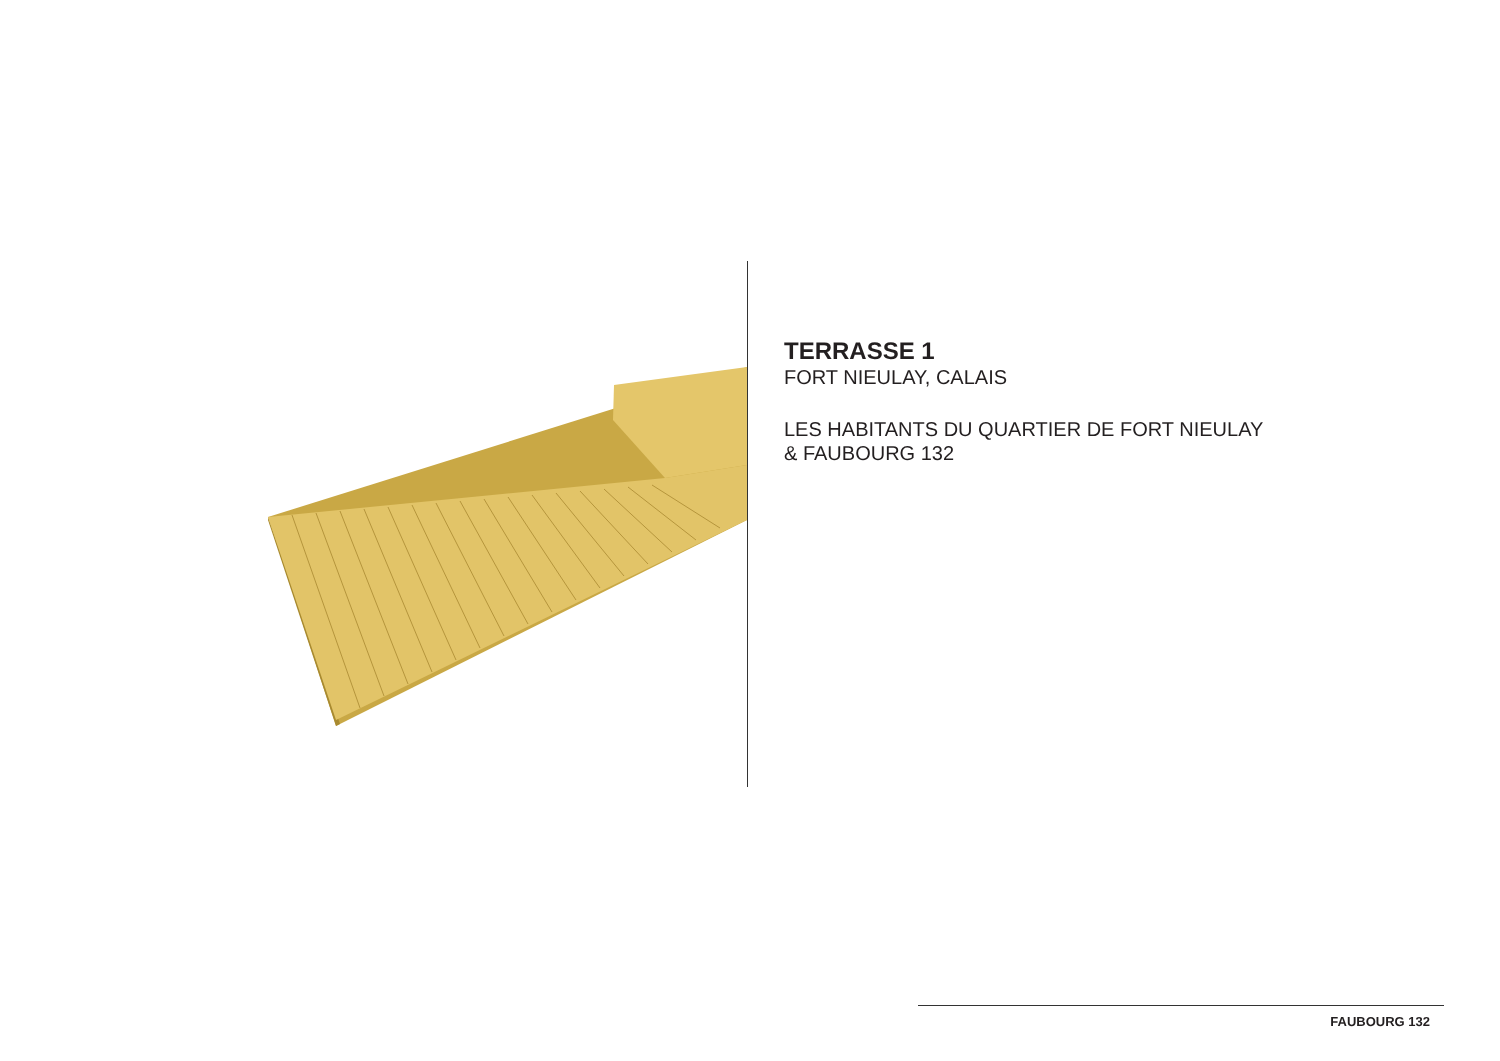TERRASSE 1
FORT NIEULAY, CALAIS
LES HABITANTS DU QUARTIER DE FORT NIEULAY
& FAUBOURG 132
FAUBOURG 132